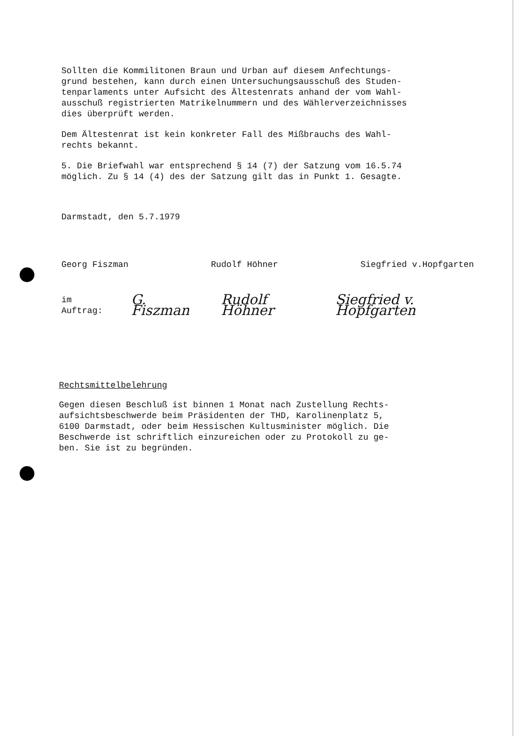Sollten die Kommilitonen Braun und Urban auf diesem Anfechtungs-
grund bestehen, kann durch einen Untersuchungsausschuß des Studen-
tenparlaments unter Aufsicht des Ältestenrats anhand der vom Wahl-
ausschuß registrierten Matrikelnummern und des Wählerverzeichnisses
dies überprüft werden.
Dem Ältestenrat ist kein konkreter Fall des Mißbrauchs des Wahl-
rechts bekannt.
5. Die Briefwahl war entsprechend § 14 (7) der Satzung vom 16.5.74
möglich. Zu § 14 (4) des der Satzung gilt das in Punkt 1. Gesagte.
Darmstadt, den 5.7.1979
Georg Fiszman Rudolf Höhner Siegfried v.Hopfgarten
im Auftrag: G. Fiszman Rudolf Höhner Siegfried v. Hopfgarten
Rechtsmittelbelehrung
Gegen diesen Beschluß ist binnen 1 Monat nach Zustellung Rechts-
aufsichtsbeschwerde beim Präsidenten der THD, Karolinenplatz 5,
6100 Darmstadt, oder beim Hessischen Kultusminister möglich. Die
Beschwerde ist schriftlich einzureichen oder zu Protokoll zu ge-
ben. Sie ist zu begründen.